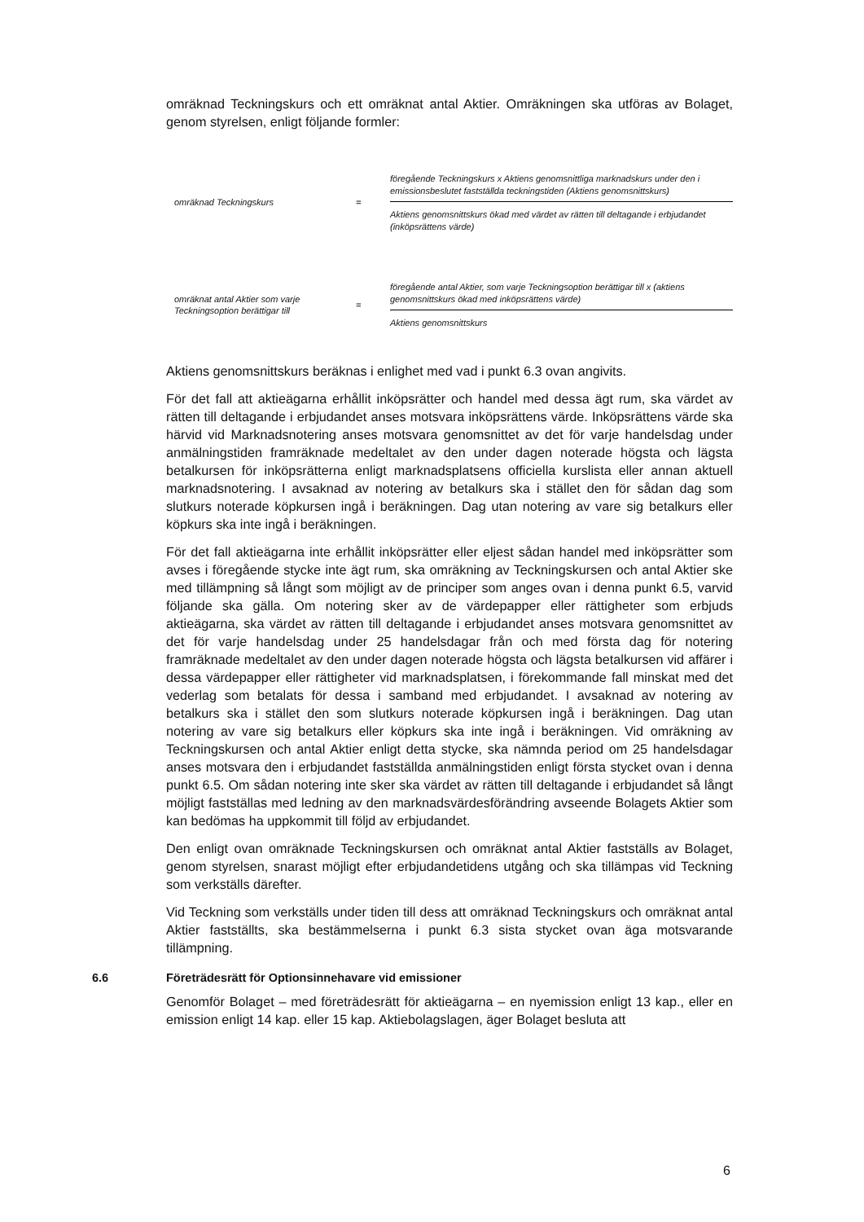omräknad Teckningskurs och ett omräknat antal Aktier. Omräkningen ska utföras av Bolaget, genom styrelsen, enligt följande formler:
omräknad Teckningskurs = föregående Teckningskurs x Aktiens genomsnittliga marknadskurs under den i emissionsbeslutet fastställda teckningstiden (Aktiens genomsnittskurs)
Aktiens genomsnittskurs ökad med värdet av rätten till deltagande i erbjudandet (inköpsrättens värde)
omräknat antal Aktier som varje Teckningsoption berättigar till
= föregående antal Aktier, som varje Teckningsoption berättigar till x (aktiens genomsnittskurs ökad med inköpsrättens värde)
Aktiens genomsnittskurs
Aktiens genomsnittskurs beräknas i enlighet med vad i punkt 6.3 ovan angivits.
För det fall att aktieägarna erhållit inköpsrätter och handel med dessa ägt rum, ska värdet av rätten till deltagande i erbjudandet anses motsvara inköpsrättens värde. Inköpsrättens värde ska härvid vid Marknadsnotering anses motsvara genomsnittet av det för varje handelsdag under anmälningstiden framräknade medeltalet av den under dagen noterade högsta och lägsta betalkursen för inköpsrätterna enligt marknadsplatsens officiella kurslista eller annan aktuell marknadsnotering. I avsaknad av notering av betalkurs ska i stället den för sådan dag som slutkurs noterade köpkursen ingå i beräkningen. Dag utan notering av vare sig betalkurs eller köpkurs ska inte ingå i beräkningen.
För det fall aktieägarna inte erhållit inköpsrätter eller eljest sådan handel med inköpsrätter som avses i föregående stycke inte ägt rum, ska omräkning av Teckningskursen och antal Aktier ske med tillämpning så långt som möjligt av de principer som anges ovan i denna punkt 6.5, varvid följande ska gälla. Om notering sker av de värdepapper eller rättigheter som erbjuds aktieägarna, ska värdet av rätten till deltagande i erbjudandet anses motsvara genomsnittet av det för varje handelsdag under 25 handelsdagar från och med första dag för notering framräknade medeltalet av den under dagen noterade högsta och lägsta betalkursen vid affärer i dessa värdepapper eller rättigheter vid marknadsplatsen, i förekommande fall minskat med det vederlag som betalats för dessa i samband med erbjudandet. I avsaknad av notering av betalkurs ska i stället den som slutkurs noterade köpkursen ingå i beräkningen. Dag utan notering av vare sig betalkurs eller köpkurs ska inte ingå i beräkningen. Vid omräkning av Teckningskursen och antal Aktier enligt detta stycke, ska nämnda period om 25 handelsdagar anses motsvara den i erbjudandet fastställda anmälningstiden enligt första stycket ovan i denna punkt 6.5. Om sådan notering inte sker ska värdet av rätten till deltagande i erbjudandet så långt möjligt fastställas med ledning av den marknadsvärdesförändring avseende Bolagets Aktier som kan bedömas ha uppkommit till följd av erbjudandet.
Den enligt ovan omräknade Teckningskursen och omräknat antal Aktier fastställs av Bolaget, genom styrelsen, snarast möjligt efter erbjudandetidens utgång och ska tillämpas vid Teckning som verkställs därefter.
Vid Teckning som verkställs under tiden till dess att omräknad Teckningskurs och omräknat antal Aktier fastställts, ska bestämmelserna i punkt 6.3 sista stycket ovan äga motsvarande tillämpning.
6.6 Företrädesrätt för Optionsinnehavare vid emissioner
Genomför Bolaget – med företrädesrätt för aktieägarna – en nyemission enligt 13 kap., eller en emission enligt 14 kap. eller 15 kap. Aktiebolagslagen, äger Bolaget besluta att
6